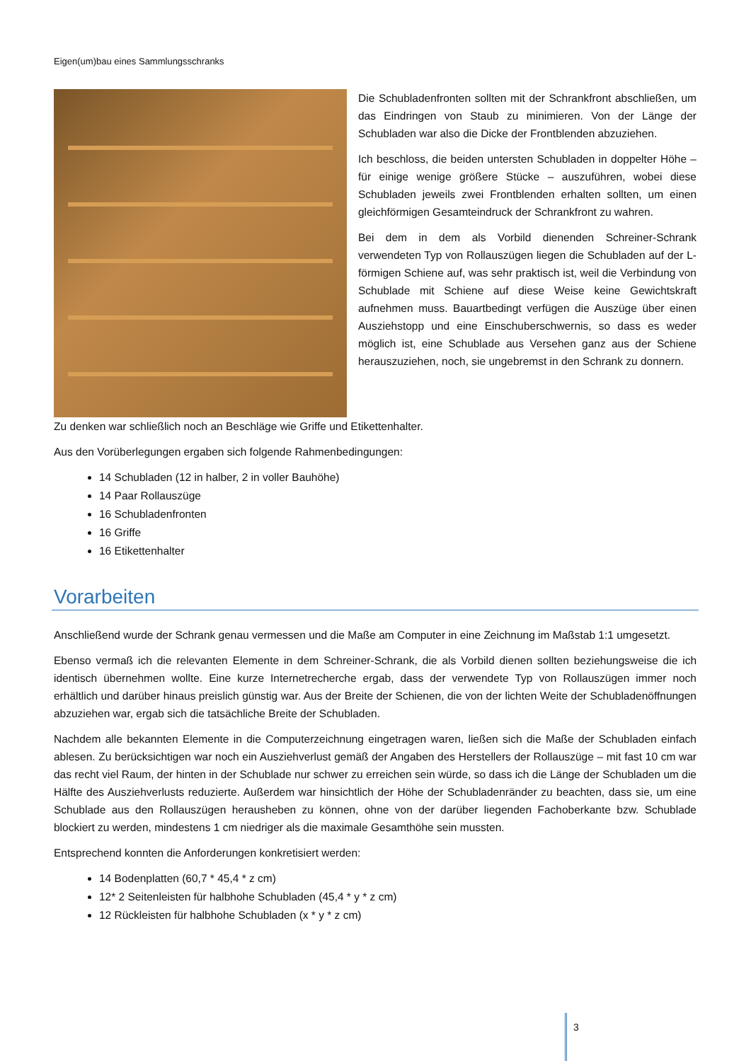Eigen(um)bau eines Sammlungsschranks
Die Schubladenfronten sollten mit der Schrankfront abschließen, um das Eindringen von Staub zu minimieren. Von der Länge der Schubladen war also die Dicke der Frontblenden abzuziehen.
Ich beschloss, die beiden untersten Schubladen in doppelter Höhe – für einige wenige größere Stücke – auszuführen, wobei diese Schubladen jeweils zwei Frontblenden erhalten sollten, um einen gleichförmigen Gesamteindruck der Schrankfront zu wahren.
Bei dem in dem als Vorbild dienenden Schreiner-Schrank verwendeten Typ von Rollauszügen liegen die Schubladen auf der L-förmigen Schiene auf, was sehr praktisch ist, weil die Verbindung von Schublade mit Schiene auf diese Weise keine Gewichtskraft aufnehmen muss. Bauartbedingt verfügen die Auszüge über einen Ausziehstopp und eine Einschuberschwernis, so dass es weder möglich ist, eine Schublade aus Versehen ganz aus der Schiene herauszuziehen, noch, sie ungebremst in den Schrank zu donnern.
Zu denken war schließlich noch an Beschläge wie Griffe und Etikettenhalter.
Aus den Vorüberlegungen ergaben sich folgende Rahmenbedingungen:
14 Schubladen (12 in halber, 2 in voller Bauhöhe)
14 Paar Rollauszüge
16 Schubladenfronten
16 Griffe
16 Etikettenhalter
Vorarbeiten
Anschließend wurde der Schrank genau vermessen und die Maße am Computer in eine Zeichnung im Maßstab 1:1 umgesetzt.
Ebenso vermaß ich die relevanten Elemente in dem Schreiner-Schrank, die als Vorbild dienen sollten beziehungsweise die ich identisch übernehmen wollte. Eine kurze Internetrecherche ergab, dass der verwendete Typ von Rollauszügen immer noch erhältlich und darüber hinaus preislich günstig war. Aus der Breite der Schienen, die von der lichten Weite der Schubladenöffnungen abzuziehen war, ergab sich die tatsächliche Breite der Schubladen.
Nachdem alle bekannten Elemente in die Computerzeichnung eingetragen waren, ließen sich die Maße der Schubladen einfach ablesen. Zu berücksichtigen war noch ein Ausziehverlust gemäß der Angaben des Herstellers der Rollauszüge – mit fast 10 cm war das recht viel Raum, der hinten in der Schublade nur schwer zu erreichen sein würde, so dass ich die Länge der Schubladen um die Hälfte des Ausziehverlusts reduzierte. Außerdem war hinsichtlich der Höhe der Schubladenränder zu beachten, dass sie, um eine Schublade aus den Rollauszügen herausheben zu können, ohne von der darüber liegenden Fachoberkante bzw. Schublade blockiert zu werden, mindestens 1 cm niedriger als die maximale Gesamthöhe sein mussten.
Entsprechend konnten die Anforderungen konkretisiert werden:
14 Bodenplatten (60,7 * 45,4 * z cm)
12* 2 Seitenleisten für halbhohe Schubladen (45,4 * y * z cm)
12 Rückleisten für halbhohe Schubladen (x * y * z cm)
3